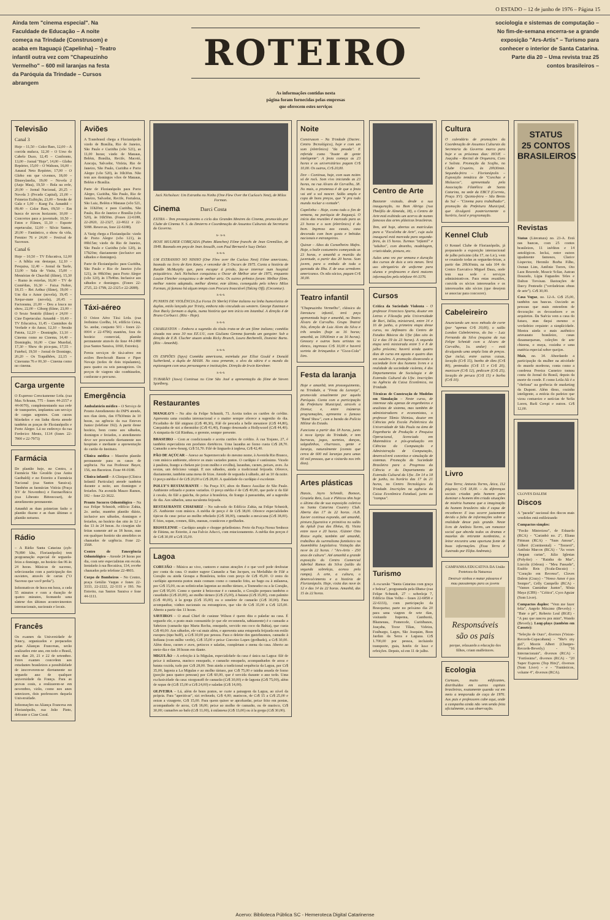O ESTADO – 12 de junho de 1976 – Página 15
Ainda tem "cinema especial". Na Faculdade de Educação – A noite começa na Trindade (Construsom) e acaba em Itaguaçú (Capelinha) – Teatro infantil outra vez com "Chapeuzinho Vermelho" – 600 mil laranjas na festa da Paróquia da Trindade – Cursos abrangem
ROTEIRO
As informações contidas nesta
página foram fornecidas pelas empresas
que oferecem estes serviços
sociologia e sistemas de computação – No fim-de-semana encerra-se a grande exposição "Ars-Artis" – Turismo para conhecer o interior de Santa Catarina. Parte dia 20 – Uma revista traz 25 contos brasileiros –
Televisão
Canal 3
Hoje – 11,50 – Color Bars, 12,00 – A corrida maluca, 12,30 – O Urso do Cabelo Duro, 12,45 – Confronto, 13,00 – Jornal "Hoje", 14,00 – Globo Repórter, 15,00 – O Waltons, 16,00 – Amaral Neto Repórter, 17,00 – O Globo em que vivemos, 18,00 – Disneylandia, 19,00 – Novela 2 (Anjo Mau), 19,50 – Bola na rede, 20,00 – Jornal Nacional, 20,25 – Novela 3 (Pecado Capital), 21,00 – Primeira Exibição, 23,00 – Sessão de Gala e 1,00 – Kung Fu. Amanhã – 09,40 – Color Bars, 09,50 – Em busca de novos horizonte, 10,00 – Concertos para a juventude, 10,50 – Fatos e Filmes, 11,10 – Esporte espetacular, 12,00 – Silvio Santos, 20,00 – Fantástico, o show da vida, Premier 76 e 24,00 – Festival de Sucessos.
Canal 6
Hoje – 10,50 – TV Educativa, 12,00 – A bíblia em destaque, 12,10 – Pesquisa, 12,40 – Jornal da Tarde, 13,00 – Sala de Visita, 15,00 – Memórias de Churchil (filme), 15,30 – Rumo às estrelas, 16,00 – TV de Comédias, 16,30 – Faixa Nobre, 18,15 – Rei Arthur (filme), 19,00 – Um dia o Amor (novela), 19,45 – Xeque-mate (novela), 20,45 – Factorama, 21,00 – Deu a louca no show, 22,00 – Ciborg (filme, 23,00 – O Sexto Sentido (filme) e 24,00 – Cine Espetacular. Amanhã – 10,40 – TV Educativa, 11,45 – Caminhos da Verdade e do Amor, 12,10 – Sessão Patota, 12,20 – Domingão, 13,10 – Cinema como no Cinema, 14,40 – Domingão, 16,00 – Cine Mundial, 17,30 – Show do pica-pau, 17,55 – Futebol, 19,50 – Jornal de Domingo, 20,20 – Os Trapalhões, 22,15 – Cinerama 76 e 00,30 – Cinema como no cinema.
Carga urgente
O Expresso Cresciumense Ltda. (rua Max Schrann, 775 - fones 44-2157 e 44-0070), complementando sua rede de transportes, implantou um serviço de cargas urgentes. Com carros blindados e em linha direta atende também as praças de Florianópolis e Porto Alegre. Lá no endereço da rua Frederico Mentz, 1134 (fones 22-7800 e 22-7973)
Farmácia
De plantão hoje, no Centro, a Farmácia São Geraldo (rua Anita Garibaldi) e no Estreito a Farmácia Nacional (rua Santos Saraiva). Também as farmácias Vitória (Praça XV de Novembro) e Farmacêlnica (rua Liberato Bittencourt), de atendimento permanente.
Amanhã as duas primeiras farão o plantão diurno e as duas últimas o plantão noturno.
Rádio
– A Rádio Santa Catarina (zyh-79,890 khz, Florianópolis) tem programação especial de segunda-feira a domingo, no horário das 06 às 24 horas. Músicas de sucesso, selecionadas com a participação dos ouvintes, através de cartas ("O Sucesso que você pediu").
Informativos de hora em hora, a cada 55 minutos e com a duração de quatro minutos, formando uma síntese dos últimos acontecimentos internacionais, nacionais e locais.
Francês
Os exames da Universidade de Nancy, organizados e preparados pelas Alianças Francesas, serão realizados este ano, em todo o Brasil, nos dias 20, 21 e 22 de setembro. Estes exames concedem aos estudantes brasileiros a possibilidade de inscreverem-se diretamente no segundo ano de qualquer universidade da França. Para as provas orais, a realizarem-se em novembro, virão, como nos anos anteriores, dois professores daquela Universidade.
Informações na Aliança Francesa em Florianópolis, rua João Pinto, defronte o Cine Coral.
Aviões
A Transbrasil chega a Florianópolis vindo de Brasília, Rio de Janeiro, São Paulo e Curitiba (vôo 521), as 11,00 horas; vindo de Manaus, Belém, Brasília, Recife, Maceió, Aracaju, Salvador, Vitória, Rio de Janeiro, São Paulo, Curitiba e Porto Alegre (vôo 520), às 16h30m. Não tem aos domingos vôos de Manaus, Belém e Brasília.
Parte de Florianópolis para Porto Alegre, Curitiba, São Paulo, Rio de Janeiro, Salvador, Recife, Fortaleza, São Luiz, Belém e Manaus (vôo 521, às 11h20m; e para Curitiba, São Paulo, Rio de Janeiro e Brasília (vôo 520), às 16h50m. (Fones 22-6188, 22-2820, 22-2327, 22-4022 e 22-5088. Reservas, fone 22-6188).
A Varig chega a Florianópolis: vindo de Porto Alegre (vôo 121), às 08h15m; vindo do Rio de Janeiro, São Paulo e Curitiba (vôo 120), às 17h20m; diariamente (inclusive aos sábados e domingos).
Parte de Florianópolis: para Curitiba, São Paulo e Rio de Janeiro (vôo 121), às 08h30m; para Porto Alegre (vôo 120), às 17h40m. Inclusive aos sábados e domingos. (Fones 22-2725, 22-1799, 22-2325 e 22-2688).
Táxi-aéreo
O Orion Aéro Táxi Ltda. (rua Jerônimo Coelho, 14, edifício Ceisa, 5o. andar, conjunto 501 - fones 22-0004 e 22-4796) mantém, fora do horário comercial, plantão permanente através do fone 44-2480 (rua Santos Saraiva, 1060, Estreito).
Presta serviços de táxi-aéreo em aviões Beechcraft Baron e Piper Novajo (todos de dois tripulantes), para quatro ou seis passageiros. Os preços de viagens são combinados, conforme o percurso.
Emergência
Ambulatório médico – O Serviço de Pronto Atendimento do INPS atende, nos dias úteis, das 07h30min às 10 horas, na agência da rua Esteves Junior (telefone 192). A partir desse horário, bem como aos sábados, domingos e feriados, o atendimento deve ser procurado diretamente nos hospitais e mediante a apresentação do cartão do Instituto.
Clínica médica – Mantém plantão permanente para os casos de urgência. Na rua Professor Bayer, 156, em Barreiros. Fone 44-0188.
Clínica infantil – A Clinipar (Clínica Infantil Particular) atende também durante a noite, aos domingos e feriados. Na avenida Mauro Ramos, 182 – fone 22-3622.
Pronto Socorro Odontológico – Na rua Felipe Schmidt, edifício Zahia, 2o. andar, mantém plantão diário, inclusive aos sábados, domingos e feriados, no horário das oito às 12 e das 13 às 24 horas. As cirurgias são feitas somente até as 18 horas, mas em qualquer horário são atendidos os chamados de urgência. Fone 22-3568.
Centro de Emergência Odontológico – Atende 24 horas por dia, com sete especialistas em escala. Instalado à rua Bocaiúva, 134, recebe chamados pelo telefone 22-4803.
Corpo de Bombeiros – No Centro, praça Getúlio Vargas e fones 22-3333, 22-2222, 22-1111 e 193. No Estreito, rua Santos Saraiva e fone 44-1111.
Jack Nicholson: Um Estranho no Ninho (One Flew Over the Cuckoo's Nest), de Milos Forman.
Cinema Darci Costa
EXTRA – Tem prosseguimento o ciclo dos Grandes Mestres do Cinema, promovido por Clube de Cinema N. S. do Desterro e Coordenação de Assuntos Culturais da Secretaria do Governo.
x- x-x
HOJE MULHER COBIÇADA (Pattes Blanches) Filme francês de Jean Gremillon, de 1949. Baseado em peça de Jean Anouilh, com Paul Bernard e Suzy Delair.
x-x-x
UM ESTRANHO NO NINHO (One Flew over the Cuckoo Nest) Filme americano, baseado no livro de Ken Kesey, e vencedor de 5 Oscars de 1975. Conta a história de Randle McMurphy que, para escapar à prisão, faz-se internar num hospital psiquiátrico. Jack Nicholson conquistou o Oscar de Melhor ator de 1975, enquanto Louise Fletcher conquistou o de melhor atriz. Os outros prêmios foram: Melhor filme, melhor roteiro adaptado, melhor diretor, este último, conseguido pelo tcheco Milos Forman, já famoso há algum tempo com Procura Insaciável (Taking Off). (Cecomtur).
x-x-x
PUNHOS DE VIOLÊNCIA (La Forza Di Sberle) Filme italiano na linha humorística de duplas, estilo lançado por Trinity, embora não vinculado ao western. George Eastman e Don Backy formam a dupla, numa história que tem início em Istambul. A direção é de Bruno Corbucci. (Ritz - Hoje).
x-x-x
CHARLESTON – Embora a sugestão do título trata-se de um filme italiano; comédia situada nos anos 30 nos EE.UU, com Giuliano Gemma fazendo um gangster. Sob a direção de E.B. Clucher atuam ainda Ricky Brunch, Laura Becherelli, Dominic Barto. (Ritz - Amanhã).
x-x-x
OS ESPIÕES (Spys) Comédia americana, estrelada por Elliot Gould e Donald Sutherland, a dupla de MASH. No caso presente, o alvo da sátira é o mundo da espionagem com seus personagens e instituições. Direção de Irwin Kershner.
x-x-x
TUBARÃO (Jaws) Continua no Cine São José a apresentação do filme de Steven Spielberg.
Restaurantes
MANOLO'S – No alto da Felipe Schmidt, 71. Aceita todos os cartões de crédito. Apresenta uma cozinha internacional e o maitre sempre oferece a sugestão do dia. Picadinho de filé mignon (Cr$ 48,30), Filé de pescada a belle meuniere (Cr$ 44,80), Casquinha de siri a thermidor (Cr$ 41,40), Frango desossado a Hollywood (Cr$ 44,40). A simpatia do Gil Rimbau, o gerente, sempre presente.
BRASEIRO – Com ar condicionado e aceita cartões de crédito. À rua Trajano, 27, é também especialista em produtos dietéticos. Uma lazanha ao forno custa Cr$ 28,70. Camarão a new-bourg, Cr$ 51,70. Filé de linguado à inglesa, Cr$ 42,40.
PÃO DE AÇÚCAR – Anexo ao Supermercado do mesmo nome, à Avenida Rio Branco, com música ambiente, oferece os mais variados pratos. O cardápio é vastíssimo. Virado à paulista, frango a cheken pie (com molho e ervilha), lazanhas, carnes, peixes, aves. Às sextas, um delicioso vatapá. E nos sábados, ainda a tradicional feijoada. Oferece, diariamente, também uma mesa de frios. Atende de segunda à sábado, até as 10 da noite. O preço médio é de Cr$ 20,00 a Cr$ 28,00. A qualidade do cardápio é excelente.
POLLY'S RESTAURANTE – Na Praça XV, altos do Banco Auxiliar de São Paulo. Ambiente refinado e pratos variados. O preço médio é de Cr$ 40,00, que pode ir do filé à cavalo, do filé a gaúcha, do peixe à brasileira, do frango à passarinha, até a sugestão do dia. Aos sábados, uma suculenta feijoada.
RESTAURANTE CHAFARIZ – No sub-solo do Edifício Zahia, na Felipe Schmidt, 25. Ambiente com música. A média de preço é de Cr$ 38,00. Oferece especialidades típicas da casa: peixe ao molho rebolado (Cr$ 38,00), camarão a mexicana (Cr$ 38,00). E frios, sopas, cremes, filés, massas, crustáceos e grelhados.
RIOSULENSE – Cardápio amplo e choppe geladíssimo. Perto da Praça Nossa Senhora de Fátima, no Estreito, à rua Fulvio Aducci, com estacionamento. A média dos preços é de Cr$ 30,00 a Cr$ 35,00.
Lagoa
CORUJÃO – Música ao vivo, cantores e outras atrações é o que você pode desfrutar por conta da casa. O maitre sugere Camarão a San Jacques, ou Medalhão de Filé a Corujão ou ainda Groupa a Brasileira, todos com preço de Cr$ 45,00. O resto do cardápio apresenta pratos mais comuns como o camarão frito, ao bago ou à milanesa, por Cr$ 15,00, ou as sofisticadas lagostas ao molho tártaro, a Tomeador ou a la Corujão, por Cr$ 95,00. Como o quente à beira-mar é o camarão, o Corujão prepara também o casadinho (Cr$ 20,00), ao molho tártaro (Cr$ 25,00), à baiana (Cr$ 35,00), com palmito (Cr$ 40,00), à la grega (Cr$ 35,00) ou o omelete de camarão (Cr$ 30,00). Para acompanhar, vinhos nacionais ou estrangeiros, que vão de Cr$ 35,00 a Cr$ 125,00. Aberto a partir das 11 horas.
SAVEIROS – O atual Chief de cusinne Wilson é quem dita o paladar na casa. É segundo ele, o prato mais consumido (e que ele recomenda, sabiamente) é o camarão a Sabeiros (camarão tipo Marta Rocha, ensopado, servido em coco da Bahia), que custa Cr$ 40,00. Aos sábados, ele vai mais além, e apresenta uma estupenda feijoada em estilo europeu (tipo bufê), a Cr$ 30,00 por pessoa. Para o deleite dos gastrônomos, camarão à Indiana (com milho verde), Cr$ 35,00 e peixe Craveiro Lopes (grelhado), a Cr$ 30,00. Além disso, carnes e aves, petiscos e saladas, completam o menu da casa. Aberto ao meio-dia e das 18 horas em diante.
MIGULÃO – A refeição à la Migulas, especialidade da casa é única na Lagoa: filé de peixe à milanesa, marisco ensopado, e camarão ensopado, acompanhados de arroz e batata cozida, tudo por Cr$ 28,00. Tem ainda a tradicional sequência da Lagoa, por Cr$ 35,00, lagosta a La Migulas e ao molho tártaro, por Cr$ 75,00 e tainha assada de forno (porção para quatro pessoas) por Cr$ 60,00, que é servida durante o ano todo. Uma exclusividade da casa: strogonoff de camarão (Cr$ 30,00) e de lagosta (Cr$ 75,00), além de sopas de (Cr$ 15,00 a Cr$ 24,00) e saladas (Cr$ 14,00).
OLIVEIRA – Lá, além de bons pratos, se curte a paisagem da Lagoa, ao nível da própria. Para "aperitivar", siri recheado, Cr$ 4,00; mariscos, de Cr$ 15 a Cr$ 25,00 e ostras a vinagrete, Cr$ 15,00. Para quem quiser se aprofundar, peixe frito em postas, acompanhado de arroz, Cr$ 18,00; peixe ao molho de camarão, ou de marisco, Cr$ 30,00; camarões ao bafo (Cr$ 11,00), à milanesa (Cr$ 13,00) ou à la grega (Cr$ 30,00).
Noite
Construsom – Na Trindade (Dactec. Centro Tecnológico), hoje e com um som (eletrônico) "da pesada". E referida como "boate de gente inteligente". A festa começa as 23 horas e os universitários pagam Cr$ 10,00. Os outros, Cr$ 20,00.
Dce – Continua, hoje, com suas noites só de rock. Som vivo iniciando as 23 horas, na rua Alvaro de Carvalho, 38. No mais, a promessa é de que a festa vai até o sol nascer. Salão amplo e copa de bons preços, que "é pra todo mundo rockar a vontade".
Capelinha – Hoje, como todo o fim de semana, na paróquia de Itaguaçú. O início das reuniões é marcado para as 23 horas e o som (eletrônico) é do bom. Ingresso aos casais, casa decorada com bom gosto e bebidas nacionais e estrangeiras.
Quinze – Altos da Conselheiro Mafra. Hoje, o baile costumeiro começando as 23 horas, e amanhã a reunião da juventude, a partir das 20 horas. Som jovem, para o embalo de toda a garotada da Ilha. E de seus arredores americanos. Os não sócios, pagam Cr$ 30,00.
Teatro infantil
"Chapeuzinho Vermelho", clássico da literatura infantil, terá peça apresentada hoje e amanhã, no Teatro Álvaro de Carvalho. Grupo Teatral Nós, direção de Luiz Alves da Silva e três sessões (hoje as 16 horas; amanhã, as 10h30min e as 16 horas). Gessony e outros bons artistas no elenco, ingressos Cr$ 10,00 e haverá sorteio de brinquedos e "Coca-Cola" litro.
Festa da laranja
Hoje e amanhã, tem prosseguimento, na Trindade, a "Festa da Laranja", promovida anualmente por aquela Paróquia. Conta com a participação da Prefeitura Municipal, através a Diretur, e, entre inúmeras programações, apresenta o famoso "Band Show", com a banda da Polícia Militar do Estado.
Funciona a partir das 18 horas, junto à nova Igreja da Trindade, e tem barracas, jogos, sorteios, danças, salgadinhos, churrasco, gente e laranja, naturalmente (consta que cerca de 600 mil laranjas para umas 60 mil pessoas, que a visitarão nos três dias).
Artes plásticas
Hassis, Jayro Schmidt, Bonson, Graziela Reis, Luiz e Pléticos têm hoje o último dia de sua exposição coletiva no Santa Catarina Country Club. Aberta das 17 às 22 horas. /A.B. Xavier continua expondo, até amanhã, pintura figurativa e primitiva no salão da Aplub (rua dos Ilhéus, 8). Visita entre nove e 20 horas. /Günter Otto Ristov expõe, também até amanhã, trabalhos do surrealismo fantástico na Assembléia Legislativa. Visitação das nove às 22 horas. / "Ars-Artis - 250 anos de cultura". Até amanhã a grande exposição do Centro Comercial Aderbal Ramos da Silva (salão da segunda sobreloja, acesso pela rampa). A arte, a cultura, o desenvolvimento e a história de Florianópolis. Hoje, visita das nove às 12 e das 14 às 22 horas. Amanhã, das 15 às 22 horas.
Centro de Arte
Bastante visitado, desde a sua inauguração, no Bom Abrigo (rua Theófilo de Almeida, 18), o Centro de Arte está exibindo um acervo de nomes famosos das artes plásticas brasileiras.
Tem, até hoje, abertas as matrículas para a "Escolinha de Arte", cuja aula inaugural está marcada para segunda-feira, às 15 horas. Turmas "infantil" e "adultos", com desenho, modelagem, criatividade, pintura, etc.
Aulas uma vez por semana e duração dos cursos de dois a seis meses. Terá uso obrigatório de uniforme para alunos e professores e dará maiores informações pelo telefone 44-3376.
Cursos
Crítica da Sociedade Violenta – O professor Francisco Sparta, doutor em Letras e Filosofia pela Universidade de Bori, Itália, ministrará, entre 14 e 16 de junho, a primeira etapa desse curso, no Anfiteatro do Centro de Estudos Básicos da Ufsc (das oito às 12 e das 19 às 23 horas). A segunda etapa será ministrada entre 5 e 8 de julho próximo; haverá ainda quatro dias de curso em agosto e quatro dias em outubro. A promoção dissecando a sociedade livre dos homens livres e a realidade da sociedade violenta, é dos Departamentos de Sociologia e de Extensão Cultural da Ufsc. Inscrições na Agência da Caixa Econômica, na Trindade.
Técnicas de Construção de Modelos em Simulação – Neste curso, de interesse não apenas de engenheiros e analistas de sistema, mas também de administradores e economistas, o professor Tâmio Shimizu, doutor em Ciências pela Escola Politécnica da Universidade de São Paulo na área de Engenharia de Produção e Pesquisa Operacional, licenciado em Matemática e pós-graduação em Ciências da Computação e Administração de Computação, desenvolverá conceitos e simulação de sistemas. Promoção da Sociedade Brasileira para o Progresso da Ciência e do Departamento de Extensão Cultural da Ufsc. De 14 a 18 de junho, no horário das 17 às 21 horas, no Centro Tecnológico da Trindade. Inscrições na agência da Caixa Econômica Estadual, junto ao "campus".
Turismo
A excursão "Santa Catarina com graça e beleza", programada pela Ilhatur (rua Felipe Schmidt, 27 – sobreloja 7, Edifício Dias Velho – fones 22-6858 e 22-6333), com participação da Brusquetur, parte no próximo dia 20 para uma viagem de sete dias, visitando Itapema, Camboriú, Blumenau, Pomerode, Curitibanos, Joaçaba, Treze Tílias, Videira, Fraiburgo, Lages, São Joaquim, Bom Jardim da Serra e Laguna. Cr$ 1.700,00 por pessoa, incluindo transporte, guia, hotéis de luxo e refeições. Depois, só em 11 de julho.
Cultura
O calendário de promoções da Coordenação de Assuntos Culturais da Secretaria do Governo marca para hoje e os próximos dias: HOJE – Joaçaba – Recital de Orquestra, Coro e Solista. Promoção da Scajho, no Clube Cruzeiro, às 20h30min. Segunda-feira – Florianópolis – Exposição temática de "Conchas e Moluscos", apresentada pela Associação Filatélica de Santa Catarina, na sede da EBCT (Correio, Praça XV). Quinta-feira – São Bento do Sul – "Cinema para trabalhador", promoção da Prefeitura Municipal, que divulgará posteriormente o horário, local e programação.
Kennel Club
O Kennel Clube de Florianópolis, já preparando a exposição internacional de julho próximo (dia 17, no Lic), vem se reunindo todas as segundas-feiras, a partir das 20h30min, na sala 104 do Centro Executivo Miguel Daux, onde tem sua sede e serviços administrativos. Para estas reuniões, convida os sócios interessados e os interessados não sócios (que desejem se associar para concorrer).
Cabeleireiro
Anunciando um novo método de corte (por "apenas Cr$ 30,00), o salão London Cabeleireiros, do Iso – Luiz Fernando da Silva (esquina da rua Felipe Schmidt com a Alvaro de Carvalho, 1o. andar) – está divulgando uma ampla lista de preços. Que inclui, entre outras coisas, lavação (Cr$ 15), banho de óleo (Cr$ 80), penteados (Cr$ 15 e Cr$ 20), manicure (Cr$ 12), pedicure (Cr$ 25), lavação de peruca (Cr$ 15) e barba (Cr$ 10).
Livro
Essa Terra; Antonio Torres, Ática, 112 páginas; Cr$ 18,00. – As diferenças sociais criadas pelo homem para dominar o homem têm criado situações de miséria humana que a imaginação do homem brasileiro não é capaz de reconhecer. E isso ocorre justamente devido a falta de informações sobre a realidade desse país grande. Neste livro de Antônio Torres, um romance social que aborda todos os dramas e mazelas do retirante nordestino, o leitor encontra uma oportuna fonte de boas informações. (Essa Terra é ilustrado por Elifas Andreato).
CAMPANHA EDUCATIVA DA União Protetora da Natureza
Destruir ninhos e matar pássaros é mau passatempo para os jovens
Responsáveis são os pais
porque, relaxando a educação dos filhos, criam malfeitores.
Ecologia
Cartazes, muito edificantes, distribuídos em outras capitais brasileiras, exatamente quando vai em meio a temporada de caça de 1976. Aos pais e professores cabe aqui, onde a campanha ainda não vem sendo feita oficialmente, a sua observação.
STATUS
25 CONTOS BRASILEIROS
Revistas
Status (Literatura) no. 23-A. Está nas bancas, com 25 contos brasileiros, 11 inéditos e 14 antológicos. Inclui, entre outros igualmente famosos, Clarice Lispector, Hermilo Borba Filho, Osman Lins, Antônio Torres, Oto Lara Rezende, Moacir Scliar, Autran Dourado, Lígia Fagundes Teles e Dalton Trevisan. Ilustrações de Darcy Penteado ("verdadeiras obras de arte"). Cr$ 30,00.
Casa Vogue, no. 12-A. Cr$ 25,00, também nas bancas. Ouvindo as pessoas que mais entendem de decoração: os decoradores e os arquitetos. Da Suécia vem a casa do futuro, mas daqui mesmo o verdadeiro requinte: a simplicidade. Mostra ainda o mais autêntico artesanato brasileiro, casas dinamarquesas, coleções de arte chinesa, o maya, cozinha e uma matéria especial sobre queijos.
Mais, no. 34. Abordando a participação da mulher na atividade do mundo moderno, conta como a condessa Pereira Carneiro tomou conta do Jornal do Brasil, depois da morte do conde. E como Leila Ali é a "chefona" na gerência de marketing da Dupont. Além disso, cozinha inteligente, a estória do padeiro que virou costureiro e notícias de Sofia Loren, Rudi Crespi e outros. Cr$ 12,00.
CLOVES DALEM
Discos
A "parada" nacional dos discos mais vendidos está enfileirando
Compactos simples:
"Pavão Misterioso", de Ednardo (RCA) - "Carimbó no. 2", Eliana Pittman (RCA) - "Sans Amour", Gilbert (Continental) - "Torneró", Antônio Marcos (RCA) - "Às vezes chegam cartas", Júlio Iglesias (Polydor) - "Rainha do Mar", Lincoln (Odeon) - "Meu Passado", Eraldo Reis (Scala-Dacaio) - "Coração em Recesso", Cloves Dalem (Crazy) - "Nosso Amor é pra Sempre", Celly Campello (RCA) - "Vamos Caminhar Juntos", Sônia Maya (CBS) - "Crítica", Cyro Aguiar (Som Livre).
Compactos duplos: "Vem me fazer feliz", Angelo Máximo (Beverly) - "Bate o pé", Roberto Leal (RGE) - "A paz que nasceu pra mim", Wando (Beverly). Long-plays (também em Cassete):
"Seleção de Ouro", diversos (Vision-Records-Copacabana) - "She's my girl", Morris Albert (Charges-Records-Beverly) - "16 Internacionais", diversos (RCA) - "Fortíssimo", diversos (RCA) - "20 Super Express (Top Hits)", diversos (Som Livre) - e - "Fantásticos, volume 4", diversos (RCA).
Acervo: Biblioteca Pública SC - Hemeroteca Digital Catarinense